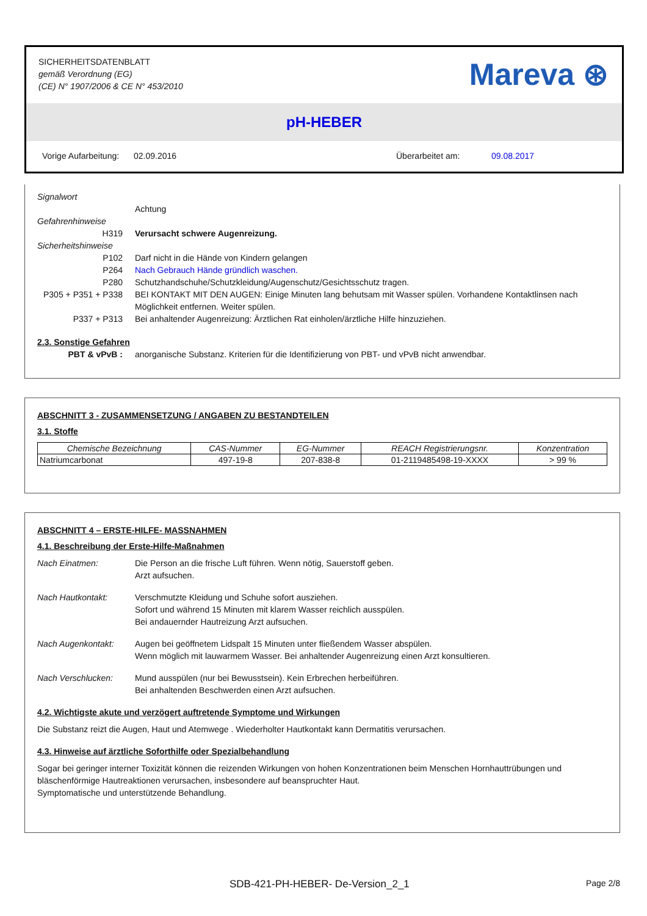SICHERHEITSDATENBLATT
gemäß Verordnung (EG)
(CE) N° 1907/2006 & CE N° 453/2010
Mareva ⊛
pH-HEBER
Vorige Aufarbeitung: 02.09.2016 Überarbeitet am: 09.08.2017
Signalwort
Achtung
Gefahrenhinweise
H319 Verursacht schwere Augenreizung.
Sicherheitshinweise
P102 Darf nicht in die Hände von Kindern gelangen
P264 Nach Gebrauch Hände gründlich waschen.
P280 Schutzhandschuhe/Schutzkleidung/Augenschutz/Gesichtsschutz tragen.
P305 + P351 + P338 BEI KONTAKT MIT DEN AUGEN: Einige Minuten lang behutsam mit Wasser spülen. Vorhandene Kontaktlinsen nach Möglichkeit entfernen. Weiter spülen.
P337 + P313 Bei anhaltender Augenreizung: Ärztlichen Rat einholen/ärztliche Hilfe hinzuziehen.
2.3. Sonstige Gefahren
PBT & vPvB : anorganische Substanz. Kriterien für die Identifizierung von PBT- und vPvB nicht anwendbar.
ABSCHNITT 3 - ZUSAMMENSETZUNG / ANGABEN ZU BESTANDTEILEN
3.1. Stoffe
| Chemische Bezeichnung | CAS-Nummer | EG-Nummer | REACH Registrierungsnr. | Konzentration |
| --- | --- | --- | --- | --- |
| Natriumcarbonat | 497-19-8 | 207-838-8 | 01-2119485498-19-XXXX | > 99 % |
ABSCHNITT 4 – ERSTE-HILFE- MASSNAHMEN
4.1. Beschreibung der Erste-Hilfe-Maßnahmen
Nach Einatmen: Die Person an die frische Luft führen. Wenn nötig, Sauerstoff geben.
Arzt aufsuchen.
Nach Hautkontakt: Verschmutzte Kleidung und Schuhe sofort ausziehen.
Sofort und während 15 Minuten mit klarem Wasser reichlich ausspülen.
Bei andauernder Hautreizung Arzt aufsuchen.
Nach Augenkontakt: Augen bei geöffnetem Lidspalt 15 Minuten unter fließendem Wasser abspülen.
Wenn möglich mit lauwarmem Wasser. Bei anhaltender Augenreizung einen Arzt konsultieren.
Nach Verschlucken: Mund ausspülen (nur bei Bewusstsein). Kein Erbrechen herbeiführen.
Bei anhaltenden Beschwerden einen Arzt aufsuchen.
4.2. Wichtigste akute und verzögert auftretende Symptome und Wirkungen
Die Substanz reizt die Augen, Haut und Atemwege . Wiederholter Hautkontakt kann Dermatitis verursachen.
4.3. Hinweise auf ärztliche Soforthilfe oder Spezialbehandlung
Sogar bei geringer interner Toxizität können die reizenden Wirkungen von hohen Konzentrationen beim Menschen Hornhauttrübungen und bläschenförmige Hautreaktionen verursachen, insbesondere auf beanspruchter Haut.
Symptomatische und unterstützende Behandlung.
SDB-421-PH-HEBER- De-Version_2_1 Page 2/8